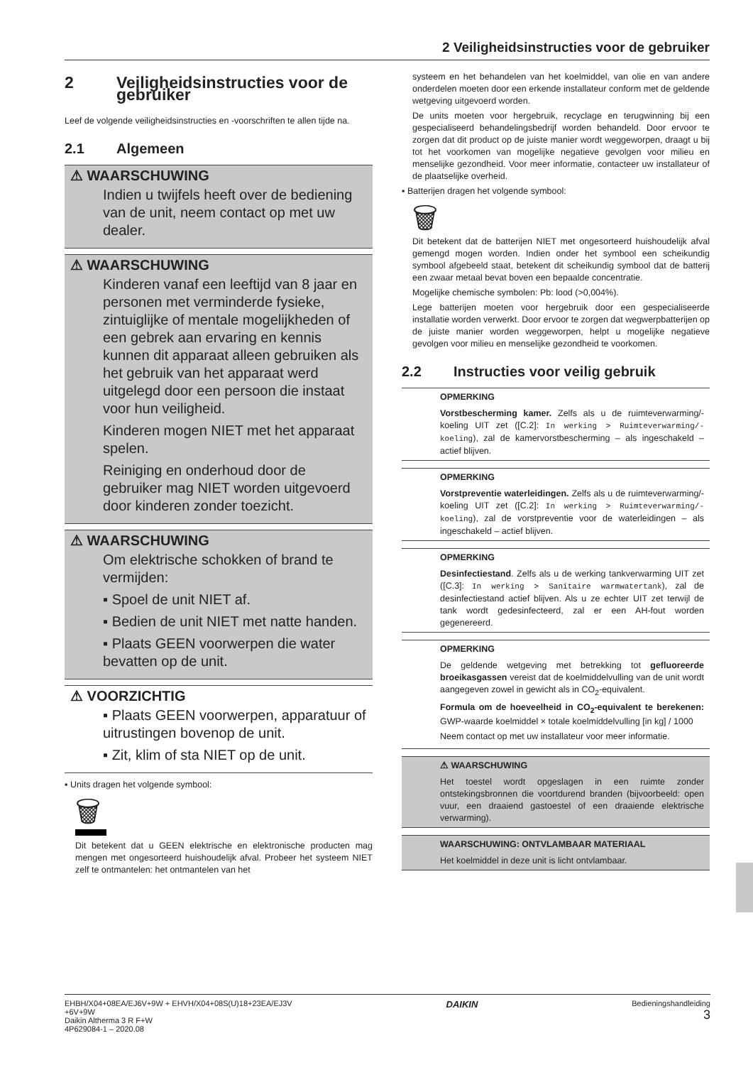2 Veiligheidsinstructies voor de gebruiker
2 Veiligheidsinstructies voor de gebruiker
Leef de volgende veiligheidsinstructies en -voorschriften te allen tijde na.
2.1 Algemeen
⚠ WAARSCHUWING
Indien u twijfels heeft over de bediening van de unit, neem contact op met uw dealer.
⚠ WAARSCHUWING
Kinderen vanaf een leeftijd van 8 jaar en personen met verminderde fysieke, zintuiglijke of mentale mogelijkheden of een gebrek aan ervaring en kennis kunnen dit apparaat alleen gebruiken als het gebruik van het apparaat werd uitgelegd door een persoon die instaat voor hun veiligheid.
Kinderen mogen NIET met het apparaat spelen.
Reiniging en onderhoud door de gebruiker mag NIET worden uitgevoerd door kinderen zonder toezicht.
⚠ WAARSCHUWING
Om elektrische schokken of brand te vermijden:
▪ Spoel de unit NIET af.
▪ Bedien de unit NIET met natte handen.
▪ Plaats GEEN voorwerpen die water bevatten op de unit.
⚠ VOORZICHTIG
▪ Plaats GEEN voorwerpen, apparatuur of uitrustingen bovenop de unit.
▪ Zit, klim of sta NIET op de unit.
▪ Units dragen het volgende symbool:
🗑
Dit betekent dat u GEEN elektrische en elektronische producten mag mengen met ongesorteerd huishoudelijk afval. Probeer het systeem NIET zelf te ontmantelen: het ontmantelen van het
systeem en het behandelen van het koelmiddel, van olie en van andere onderdelen moeten door een erkende installateur conform met de geldende wetgeving uitgevoerd worden.
De units moeten voor hergebruik, recyclage en terugwinning bij een gespecialiseerd behandelingsbedrijf worden behandeld. Door ervoor te zorgen dat dit product op de juiste manier wordt weggeworpen, draagt u bij tot het voorkomen van mogelijke negatieve gevolgen voor milieu en menselijke gezondheid. Voor meer informatie, contacteer uw installateur of de plaatselijke overheid.
▪ Batterijen dragen het volgende symbool:
🗑
Dit betekent dat de batterijen NIET met ongesorteerd huishoudelijk afval gemengd mogen worden. Indien onder het symbool een scheikundig symbool afgebeeld staat, betekent dit scheikundig symbool dat de batterij een zwaar metaal bevat boven een bepaalde concentratie.
Mogelijke chemische symbolen: Pb: lood (>0,004%).
Lege batterijen moeten voor hergebruik door een gespecialiseerde installatie worden verwerkt. Door ervoor te zorgen dat wegwerpbatterijen op de juiste manier worden weggeworpen, helpt u mogelijke negatieve gevolgen voor milieu en menselijke gezondheid te voorkomen.
2.2 Instructies voor veilig gebruik
OPMERKING
Vorstbescherming kamer. Zelfs als u de ruimteverwarming/-koeling UIT zet ([C.2]: In werking > Ruimteverwarming/-koeling), zal de kamervorstbescherming – als ingeschakeld – actief blijven.
OPMERKING
Vorstpreventie waterleidingen. Zelfs als u de ruimteverwarming/-koeling UIT zet ([C.2]: In werking > Ruimteverwarming/-koeling), zal de vorstpreventie voor de waterleidingen – als ingeschakeld – actief blijven.
OPMERKING
Desinfectiestand. Zelfs als u de werking tankverwarming UIT zet ([C.3]: In werking > Sanitaire warmwatertank), zal de desinfectiestand actief blijven. Als u ze echter UIT zet terwijl de tank wordt gedesinfecteerd, zal er een AH-fout worden gegenereerd.
OPMERKING
De geldende wetgeving met betrekking tot gefluoreerde broeikasgassen vereist dat de koelmiddelvulling van de unit wordt aangegeven zowel in gewicht als in CO<sub>2</sub>-equivalent.
Formula om de hoeveelheid in CO<sub>2</sub>-equivalent te berekenen: GWP-waarde koelmiddel × totale koelmiddelvulling [in kg] / 1000
Neem contact op met uw installateur voor meer informatie.
⚠ WAARSCHUWING
Het toestel wordt opgeslagen in een ruimte zonder ontstekingsbronnen die voortdurend branden (bijvoorbeeld: open vuur, een draaiend gastoestel of een draaiende elektrische verwarming).
WAARSCHUWING: ONTVLAMBAAR MATERIAAL
Het koelmiddel in deze unit is licht ontvlambaar.
EHBH/X04+08EA/EJ6V+9W + EHVH/X04+08S(U)18+23EA/EJ3V
+6V+9W
Daikin Altherma 3 R F+W
4P629084-1 – 2020.08
DAIKIN
Bedieningshandleiding
3